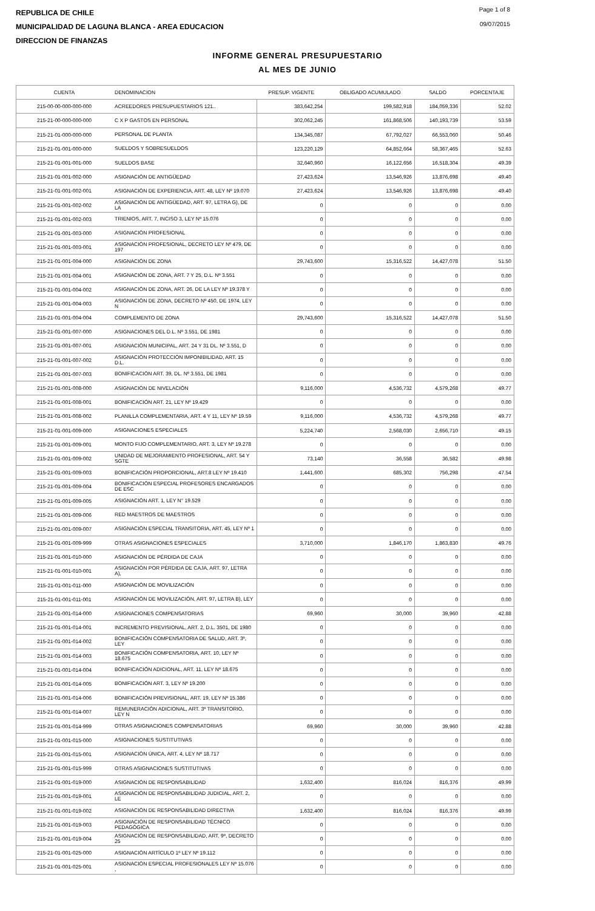REPUBLICA DE CHILE
MUNICIPALIDAD DE LAGUNA BLANCA - AREA EDUCACION
DIRECCION DE FINANZAS
Page 1 of 8
09/07/2015
INFORME GENERAL PRESUPUESTARIO
AL MES DE JUNIO
| CUENTA | DENOMINACION | PRESUP. VIGENTE | OBLIGADO ACUMULADO | SALDO | PORCENTAJE |
| --- | --- | --- | --- | --- | --- |
| 215-00-00-000-000-000 | ACREEDORES PRESUPUESTARIOS 121.. | 383,642,254 | 199,582,918 | 184,059,336 | 52.02 |
| 215-21-00-000-000-000 | C X P GASTOS EN PERSONAL | 302,062,245 | 161,868,506 | 140,193,739 | 53.59 |
| 215-21-01-000-000-000 | PERSONAL DE PLANTA | 134,345,087 | 67,792,027 | 66,553,060 | 50.46 |
| 215-21-01-001-000-000 | SUELDOS Y SOBRESUELDOS | 123,220,129 | 64,852,664 | 58,367,465 | 52.63 |
| 215-21-01-001-001-000 | SUELDOS BASE | 32,640,960 | 16,122,656 | 16,518,304 | 49.39 |
| 215-21-01-001-002-000 | ASIGNACIÓN DE ANTIGÜEDAD | 27,423,624 | 13,546,926 | 13,876,698 | 49.40 |
| 215-21-01-001-002-001 | ASIGNACIÓN DE EXPERIENCIA, ART. 48, LEY Nº 19.070 | 27,423,624 | 13,546,926 | 13,876,698 | 49.40 |
| 215-21-01-001-002-002 | ASIGNACIÓN DE ANTIGÜEDAD, ART. 97, LETRA G), DE LA | 0 | 0 | 0 | 0.00 |
| 215-21-01-001-002-003 | TRIENIOS, ART. 7, INCISO 3, LEY Nº 15.076 | 0 | 0 | 0 | 0.00 |
| 215-21-01-001-003-000 | ASIGNACIÓN PROFESIONAL | 0 | 0 | 0 | 0.00 |
| 215-21-01-001-003-001 | ASIGNACIÓN PROFESIONAL, DECRETO LEY Nº 479, DE 197 | 0 | 0 | 0 | 0.00 |
| 215-21-01-001-004-000 | ASIGNACIÓN DE ZONA | 29,743,600 | 15,316,522 | 14,427,078 | 51.50 |
| 215-21-01-001-004-001 | ASIGNACIÓN DE ZONA, ART. 7 Y 25, D.L. Nº 3.551 | 0 | 0 | 0 | 0.00 |
| 215-21-01-001-004-002 | ASIGNACIÓN DE ZONA, ART. 26, DE LA LEY Nº 19.378 Y | 0 | 0 | 0 | 0.00 |
| 215-21-01-001-004-003 | ASIGNACIÓN DE ZONA, DECRETO Nº 450, DE 1974, LEY N | 0 | 0 | 0 | 0.00 |
| 215-21-01-001-004-004 | COMPLEMENTO DE ZONA | 29,743,600 | 15,316,522 | 14,427,078 | 51.50 |
| 215-21-01-001-007-000 | ASIGNACIONES DEL D.L. Nº 3.551, DE 1981 | 0 | 0 | 0 | 0.00 |
| 215-21-01-001-007-001 | ASIGNACIÓN MUNICIPAL, ART. 24 Y 31 DL. Nº 3.551, D | 0 | 0 | 0 | 0.00 |
| 215-21-01-001-007-002 | ASIGNACIÓN PROTECCIÓN IMPONIBILIDAD, ART. 15 D.L. | 0 | 0 | 0 | 0.00 |
| 215-21-01-001-007-003 | BONIFICACIÓN ART. 39, DL. Nº 3.551, DE 1981 | 0 | 0 | 0 | 0.00 |
| 215-21-01-001-008-000 | ASIGNACIÓN DE NIVELACIÓN | 9,116,000 | 4,536,732 | 4,579,268 | 49.77 |
| 215-21-01-001-008-001 | BONIFICACIÓN ART. 21, LEY Nº 19.429 | 0 | 0 | 0 | 0.00 |
| 215-21-01-001-008-002 | PLANILLA COMPLEMENTARIA, ART. 4 Y 11, LEY Nº 19.59 | 9,116,000 | 4,536,732 | 4,579,268 | 49.77 |
| 215-21-01-001-009-000 | ASIGNACIONES ESPECIALES | 5,224,740 | 2,568,030 | 2,656,710 | 49.15 |
| 215-21-01-001-009-001 | MONTO FIJO COMPLEMENTARIO, ART. 3, LEY Nº 19.278 | 0 | 0 | 0 | 0.00 |
| 215-21-01-001-009-002 | UNIDAD DE MEJORAMIENTO PROFESIONAL, ART. 54 Y SGTE | 73,140 | 36,558 | 36,582 | 49.98 |
| 215-21-01-001-009-003 | BONIFICACIÓN PROPORCIONAL, ART.8 LEY Nº 19.410 | 1,441,600 | 685,302 | 756,298 | 47.54 |
| 215-21-01-001-009-004 | BONIFICACIÓN ESPECIAL PROFESORES ENCARGADOS DE ESC | 0 | 0 | 0 | 0.00 |
| 215-21-01-001-009-005 | ASIGNACIÓN ART. 1, LEY N° 19.529 | 0 | 0 | 0 | 0.00 |
| 215-21-01-001-009-006 | RED MAESTROS DE MAESTROS | 0 | 0 | 0 | 0.00 |
| 215-21-01-001-009-007 | ASIGNACIÓN ESPECIAL TRANSITORIA, ART. 45, LEY Nº 1 | 0 | 0 | 0 | 0.00 |
| 215-21-01-001-009-999 | OTRAS ASIGNACIONES ESPECIALES | 3,710,000 | 1,846,170 | 1,863,830 | 49.76 |
| 215-21-01-001-010-000 | ASIGNACIÓN DE PÉRDIDA DE CAJA | 0 | 0 | 0 | 0.00 |
| 215-21-01-001-010-001 | ASIGNACIÓN POR PÉRDIDA DE CAJA, ART. 97, LETRA A), | 0 | 0 | 0 | 0.00 |
| 215-21-01-001-011-000 | ASIGNACIÓN DE MOVILIZACIÓN | 0 | 0 | 0 | 0.00 |
| 215-21-01-001-011-001 | ASIGNACIÓN DE MOVILIZACIÓN, ART. 97, LETRA B), LEY | 0 | 0 | 0 | 0.00 |
| 215-21-01-001-014-000 | ASIGNACIONES COMPENSATORIAS | 69,960 | 30,000 | 39,960 | 42.88 |
| 215-21-01-001-014-001 | INCREMENTO PREVISIONAL, ART. 2, D.L. 3501, DE 1980 | 0 | 0 | 0 | 0.00 |
| 215-21-01-001-014-002 | BONIFICACIÓN COMPENSATORIA DE SALUD, ART. 3º, LEY | 0 | 0 | 0 | 0.00 |
| 215-21-01-001-014-003 | BONIFICACIÓN COMPENSATORIA, ART. 10, LEY Nº 18.675 | 0 | 0 | 0 | 0.00 |
| 215-21-01-001-014-004 | BONIFICACIÓN ADICIONAL, ART. 11, LEY Nº 18.675 | 0 | 0 | 0 | 0.00 |
| 215-21-01-001-014-005 | BONIFICACIÓN ART. 3, LEY Nº 19.200 | 0 | 0 | 0 | 0.00 |
| 215-21-01-001-014-006 | BONIFICACIÓN PREVISIONAL, ART. 19, LEY Nº 15.386 | 0 | 0 | 0 | 0.00 |
| 215-21-01-001-014-007 | REMUNERACIÓN ADICIONAL, ART. 3º TRANSITORIO, LEY N | 0 | 0 | 0 | 0.00 |
| 215-21-01-001-014-999 | OTRAS ASIGNACIONES COMPENSATORIAS | 69,960 | 30,000 | 39,960 | 42.88 |
| 215-21-01-001-015-000 | ASIGNACIONES SUSTITUTIVAS | 0 | 0 | 0 | 0.00 |
| 215-21-01-001-015-001 | ASIGNACIÓN ÚNICA, ART. 4, LEY Nº 18.717 | 0 | 0 | 0 | 0.00 |
| 215-21-01-001-015-999 | OTRAS ASIGNACIONES SUSTITUTIVAS | 0 | 0 | 0 | 0.00 |
| 215-21-01-001-019-000 | ASIGNACIÓN DE RESPONSABILIDAD | 1,632,400 | 816,024 | 816,376 | 49.99 |
| 215-21-01-001-019-001 | ASIGNACIÓN DE RESPONSABILIDAD JUDICIAL, ART. 2, LE | 0 | 0 | 0 | 0.00 |
| 215-21-01-001-019-002 | ASIGNACIÓN DE RESPONSABILIDAD DIRECTIVA | 1,632,400 | 816,024 | 816,376 | 49.99 |
| 215-21-01-001-019-003 | ASIGNACIÓN DE RESPONSABILIDAD TÉCNICO PEDAGÓGICA | 0 | 0 | 0 | 0.00 |
| 215-21-01-001-019-004 | ASIGNACIÓN DE RESPONSABILIDAD, ART. 9º, DECRETO 25 | 0 | 0 | 0 | 0.00 |
| 215-21-01-001-025-000 | ASIGNACIÓN ARTÍCULO 1º LEY Nº 19.112 | 0 | 0 | 0 | 0.00 |
| 215-21-01-001-025-001 | ASIGNACIÓN ESPECIAL PROFESIONALES LEY Nº 15.076 , | 0 | 0 | 0 | 0.00 |